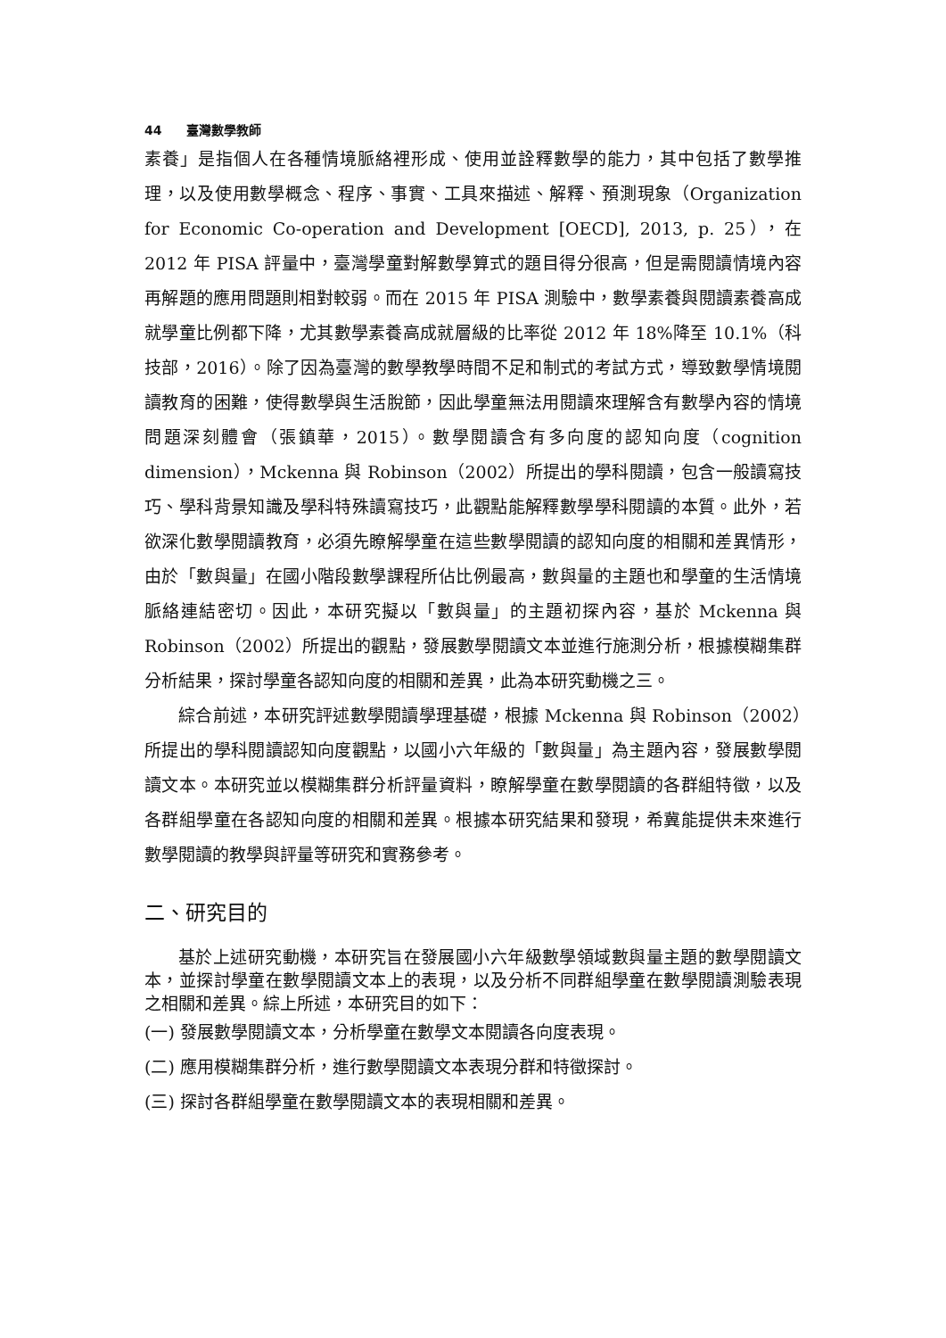44 臺灣數學教師
素養」是指個人在各種情境脈絡裡形成、使用並詮釋數學的能力，其中包括了數學推理，以及使用數學概念、程序、事實、工具來描述、解釋、預測現象（Organization for Economic Co-operation and Development [OECD], 2013, p. 25），在 2012 年 PISA 評量中，臺灣學童對解數學算式的題目得分很高，但是需閱讀情境內容再解題的應用問題則相對較弱。而在 2015 年 PISA 測驗中，數學素養與閱讀素養高成就學童比例都下降，尤其數學素養高成就層級的比率從 2012 年 18%降至 10.1%（科技部，2016）。除了因為臺灣的數學教學時間不足和制式的考試方式，導致數學情境閱讀教育的困難，使得數學與生活脫節，因此學童無法用閱讀來理解含有數學內容的情境問題深刻體會（張鎮華，2015）。數學閱讀含有多向度的認知向度（cognition dimension），Mckenna 與 Robinson（2002）所提出的學科閱讀，包含一般讀寫技巧、學科背景知識及學科特殊讀寫技巧，此觀點能解釋數學學科閱讀的本質。此外，若欲深化數學閱讀教育，必須先瞭解學童在這些數學閱讀的認知向度的相關和差異情形，由於「數與量」在國小階段數學課程所佔比例最高，數與量的主題也和學童的生活情境脈絡連結密切。因此，本研究擬以「數與量」的主題初探內容，基於 Mckenna 與 Robinson（2002）所提出的觀點，發展數學閱讀文本並進行施測分析，根據模糊集群分析結果，探討學童各認知向度的相關和差異，此為本研究動機之三。
綜合前述，本研究評述數學閱讀學理基礎，根據 Mckenna 與 Robinson（2002）所提出的學科閱讀認知向度觀點，以國小六年級的「數與量」為主題內容，發展數學閱讀文本。本研究並以模糊集群分析評量資料，瞭解學童在數學閱讀的各群組特徵，以及各群組學童在各認知向度的相關和差異。根據本研究結果和發現，希冀能提供未來進行數學閱讀的教學與評量等研究和實務參考。
二、研究目的
基於上述研究動機，本研究旨在發展國小六年級數學領域數與量主題的數學閱讀文本，並探討學童在數學閱讀文本上的表現，以及分析不同群組學童在數學閱讀測驗表現之相關和差異。綜上所述，本研究目的如下：
(一) 發展數學閱讀文本，分析學童在數學文本閱讀各向度表現。
(二) 應用模糊集群分析，進行數學閱讀文本表現分群和特徵探討。
(三) 探討各群組學童在數學閱讀文本的表現相關和差異。